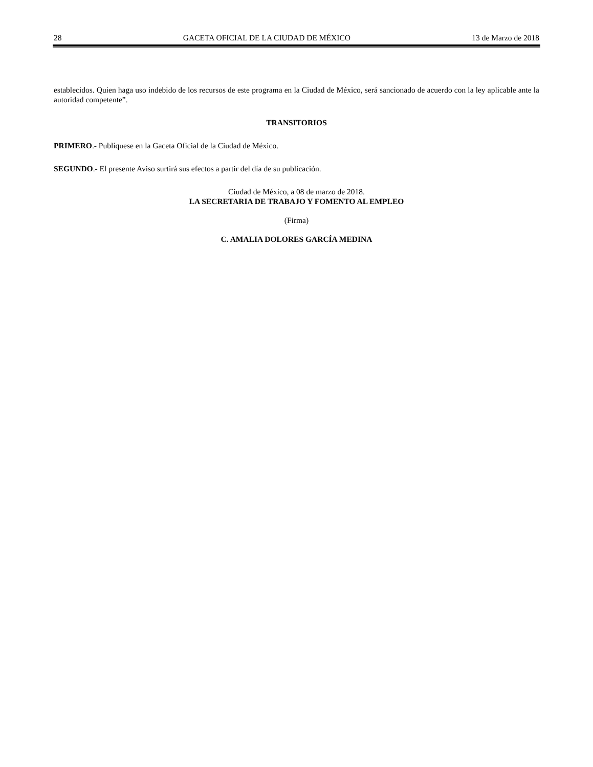28 GACETA OFICIAL DE LA CIUDAD DE MÉXICO 13 de Marzo de 2018
establecidos. Quien haga uso indebido de los recursos de este programa en la Ciudad de México, será sancionado de acuerdo con la ley aplicable ante la autoridad competente”.
TRANSITORIOS
PRIMERO.- Publíquese en la Gaceta Oficial de la Ciudad de México.
SEGUNDO.- El presente Aviso surtirá sus efectos a partir del día de su publicación.
Ciudad de México, a 08 de marzo de 2018.
LA SECRETARIA DE TRABAJO Y FOMENTO AL EMPLEO
(Firma)
C. AMALIA DOLORES GARCÍA MEDINA